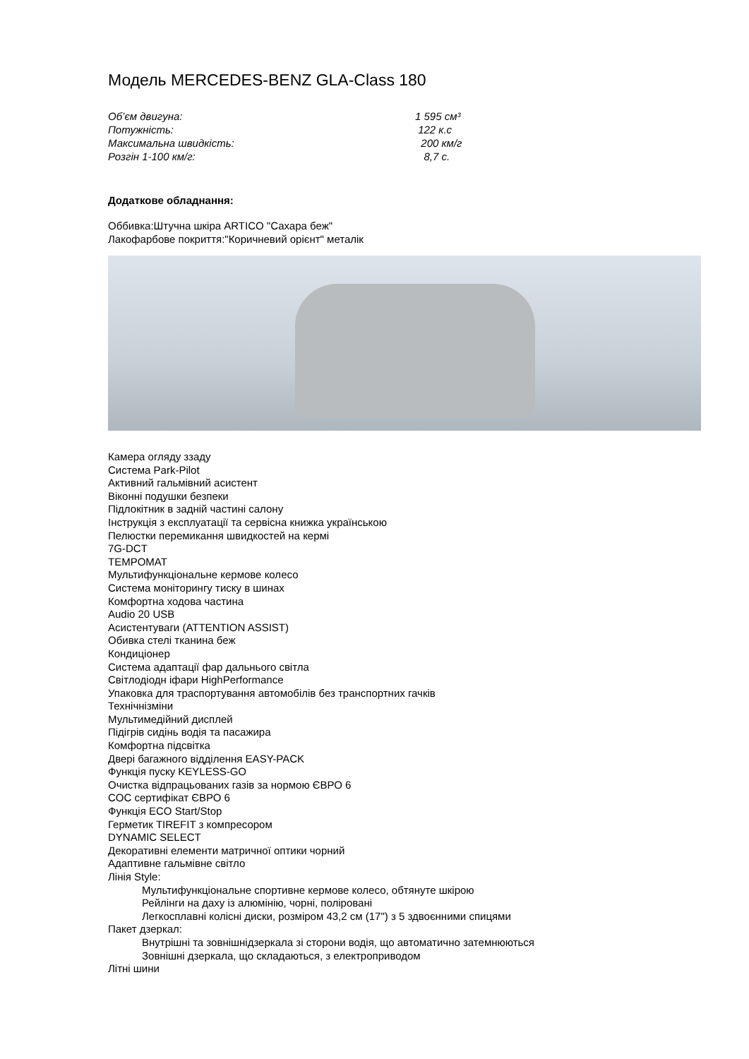Модель MERCEDES-BENZ GLA-Class 180
Об’єм двигуна: 1 595 см³
Потужність: 122 к.с
Максимальна швидкість: 200 км/г
Розгін 1-100 км/г: 8,7 с.
Додаткове обладнання:
Оббивка:Штучна шкіра ARTICO "Сахара беж"
Лакофарбове покриття:"Коричневий орієнт" металік
Камера огляду ззаду
Система Park-Pilot
Активний гальмівний асистент
Віконні подушки безпеки
Підлокітник в задній частині салону
Інструкція з експлуатації та сервісна книжка українською
Пелюстки перемикання швидкостей на кермі
7G-DCT
TEMPOMAT
Мультифункціональне кермове колесо
Система моніторингу тиску в шинах
Комфортна ходова частина
Audio 20 USB
Асистентуваги (ATTENTION ASSIST)
Обивка стелі тканина беж
Кондиціонер
Система адаптації фар дальнього світла
Світлодіодн іфари HighPerformance
Упаковка для траспортування автомобілів без транспортних гачків
Технічнізміни
Мультимедійний дисплей
Підігрів сидінь водія та пасажира
Комфортна підсвітка
Двері багажного відділення EASY-PACK
Функція пуску KEYLESS-GO
Очистка відпрацьованих газів за нормою ЄВРО 6
COC сертифікат ЄВРО 6
Функція ECO Start/Stop
Герметик TIREFIT з компресором
DYNAMIC SELECT
Декоративні елементи матричної оптики чорний
Адаптивне гальмівне світло
Лінія Style:
Мультифункціональне спортивне кермове колесо, обтянуте шкірою
Рейлінги на даху із алюмінію, чорні, поліровані
Легкосплавні колісні диски, розміром 43,2 см (17") з 5 здвоєнними спицями
Пакет дзеркал:
Внутрішні та зовнішнідзеркала зі сторони водія, що автоматично затемнюються
Зовнішні дзеркала, що складаються, з електроприводом
Літні шини